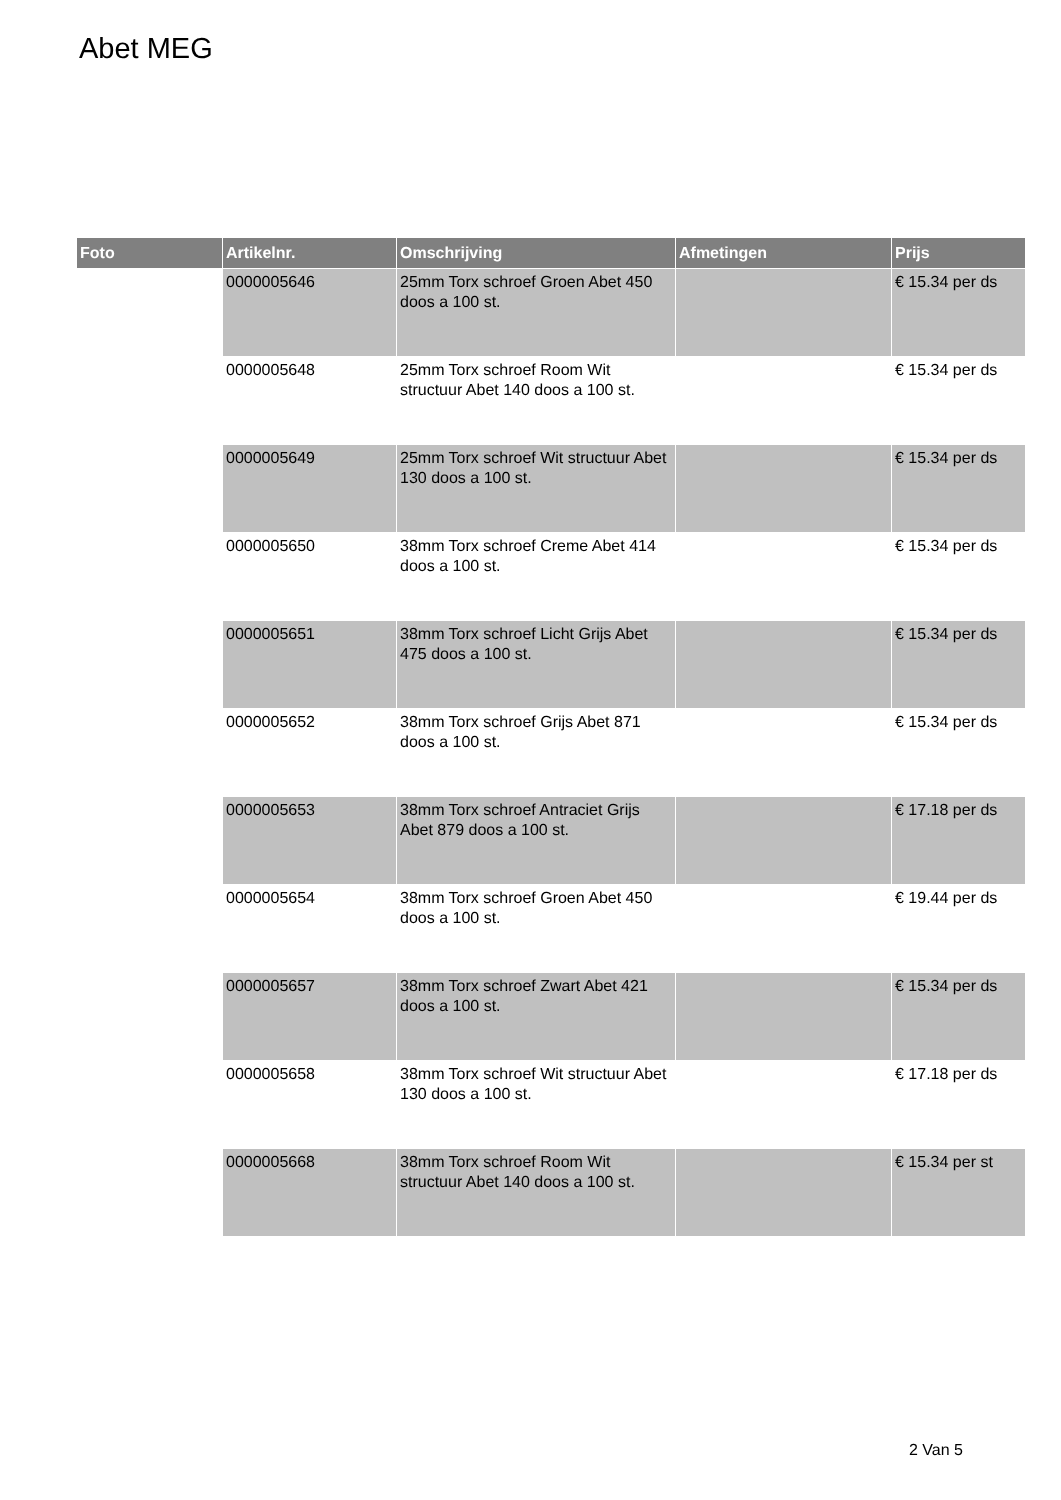Abet MEG
| Foto | Artikelnr. | Omschrijving | Afmetingen | Prijs |
| --- | --- | --- | --- | --- |
| | 0000005646 | 25mm Torx schroef Groen Abet 450 doos a 100 st. | | € 15.34 per ds |
| | 0000005648 | 25mm Torx schroef Room Wit structuur Abet 140 doos a 100 st. | | € 15.34 per ds |
| | 0000005649 | 25mm Torx schroef Wit structuur Abet 130 doos a 100 st. | | € 15.34 per ds |
| | 0000005650 | 38mm Torx schroef Creme Abet 414 doos a 100 st. | | € 15.34 per ds |
| | 0000005651 | 38mm Torx schroef Licht Grijs Abet 475 doos a 100 st. | | € 15.34 per ds |
| | 0000005652 | 38mm Torx schroef Grijs Abet 871 doos a 100 st. | | € 15.34 per ds |
| | 0000005653 | 38mm Torx schroef Antraciet Grijs Abet 879 doos a 100 st. | | € 17.18 per ds |
| | 0000005654 | 38mm Torx schroef Groen Abet 450 doos a 100 st. | | € 19.44 per ds |
| | 0000005657 | 38mm Torx schroef Zwart Abet 421 doos a 100 st. | | € 15.34 per ds |
| | 0000005658 | 38mm Torx schroef Wit structuur Abet 130 doos a 100 st. | | € 17.18 per ds |
| | 0000005668 | 38mm Torx schroef Room Wit structuur Abet 140 doos a 100 st. | | € 15.34 per st |
2 Van 5